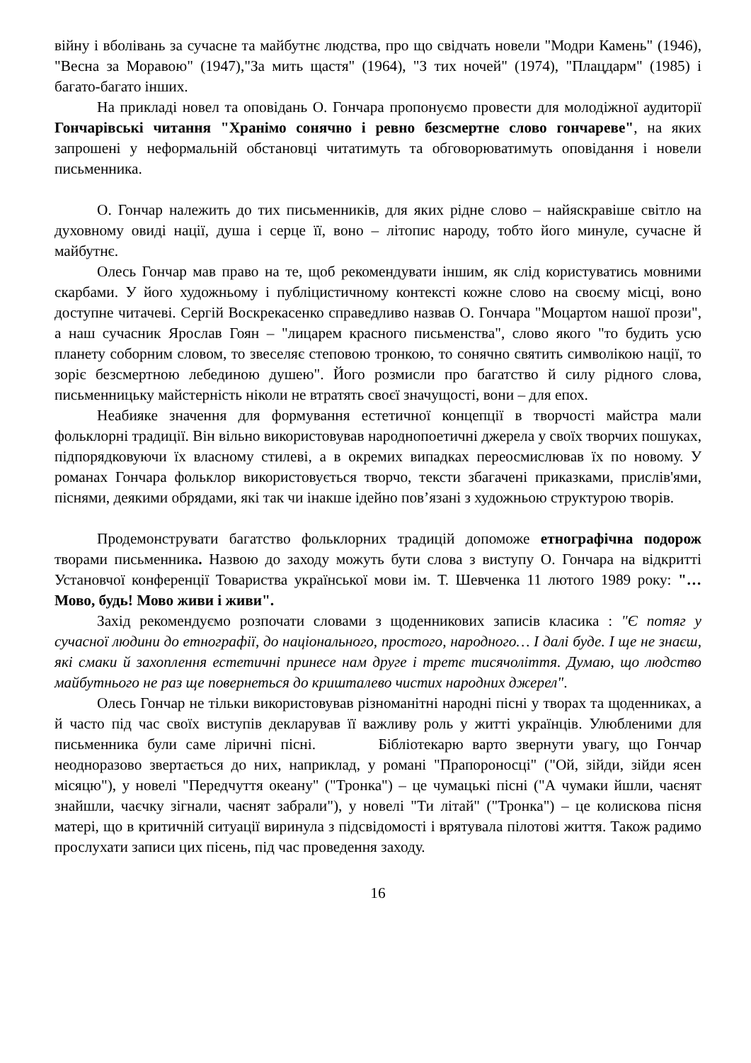війну і вболівань за сучасне та майбутнє людства, про що свідчать новели "Модри Камень" (1946), "Весна за Моравою" (1947),"За мить щастя" (1964), "З тих ночей" (1974), "Плацдарм" (1985) і багато-багато інших.
На прикладі новел та оповідань О. Гончара пропонуємо провести для молодіжної аудиторії Гончарівські читання "Хранімо сонячно і ревно безсмертне слово гончареве", на яких запрошені у неформальній обстановці читатимуть та обговорюватимуть оповідання і новели письменника.
О. Гончар належить до тих письменників, для яких рідне слово – найяскравіше світло на духовному овиді нації, душа і серце її, воно – літопис народу, тобто його минуле, сучасне й майбутнє.
Олесь Гончар мав право на те, щоб рекомендувати іншим, як слід користуватись мовними скарбами. У його художньому і публіцистичному контексті кожне слово на своєму місці, воно доступне читачеві. Сергій Воскрекасенко справедливо назвав О. Гончара "Моцартом нашої прози", а наш сучасник Ярослав Гоян – "лицарем красного письменства", слово якого "то будить усю планету соборним словом, то звеселяє степовою тронкою, то сонячно святить символікою нації, то зоріє безсмертною лебединою душею". Його розмисли про багатство й силу рідного слова, письменницьку майстерність ніколи не втратять своєї значущості, вони – для епох.
Неабияке значення для формування естетичної концепції в творчості майстра мали фольклорні традиції. Він вільно використовував народнопоетичні джерела у своїх творчих пошуках, підпорядковуючи їх власному стилеві, а в окремих випадках переосмислював їх по новому. У романах Гончара фольклор використовується творчо, тексти збагачені приказками, прислів'ями, піснями, деякими обрядами, які так чи інакше ідейно пов’язані з художньою структурою творів.
Продемонструвати багатство фольклорних традицій допоможе етнографічна подорож творами письменника. Назвою до заходу можуть бути слова з виступу О. Гончара на відкритті Установчої конференції Товариства української мови ім. Т. Шевченка 11 лютого 1989 року: "…Мово, будь! Мово живи і живи".
Захід рекомендуємо розпочати словами з щоденникових записів класика : "Є потяг у сучасної людини до етнографії, до національного, простого, народного… І далі буде. І ще не знаєш, які смаки й захоплення естетичні принесе нам друге і третє тисячоліття. Думаю, що людство майбутнього не раз ще повернеться до кришталево чистих народних джерел".
Олесь Гончар не тільки використовував різноманітні народні пісні у творах та щоденниках, а й часто під час своїх виступів декларував її важливу роль у житті українців. Улюбленими для письменника були саме ліричні пісні. Бібліотекарю варто звернути увагу, що Гончар неодноразово звертається до них, наприклад, у романі "Прапороносці" ("Ой, зійди, зійди ясен місяцю"), у новелі "Передчуття океану" ("Тронка") – це чумацькі пісні ("А чумаки йшли, чаєнят знайшли, чаєчку зігнали, чаєнят забрали"), у новелі "Ти літай" ("Тронка") – це колискова пісня матері, що в критичній ситуації виринула з підсвідомості і врятувала пілотові життя. Також радимо прослухати записи цих пісень, під час проведення заходу.
16